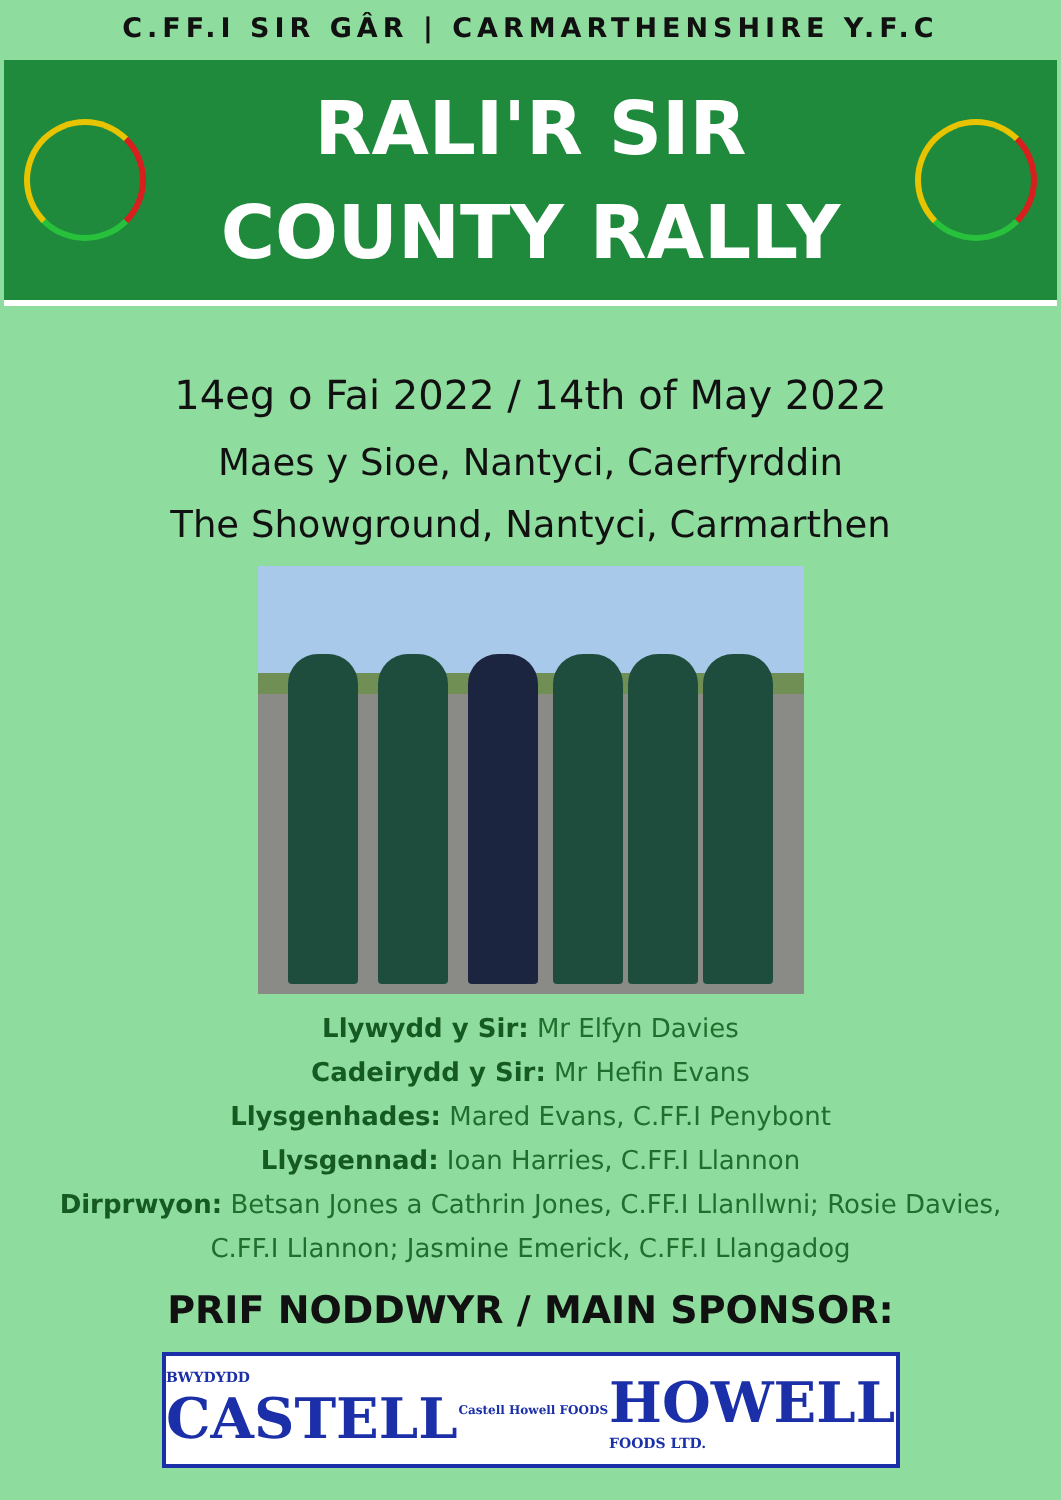C.FF.I SIR GÂR | CARMARTHENSHIRE Y.F.C
RALI'R SIR
COUNTY RALLY
14eg o Fai 2022 / 14th of May 2022
Maes y Sioe, Nantyci, Caerfyrddin
The Showground, Nantyci, Carmarthen
Llywydd y Sir: Mr Elfyn Davies
Cadeirydd y Sir: Mr Hefin Evans
Llysgenhades: Mared Evans, C.FF.I Penybont
Llysgennad: Ioan Harries, C.FF.I Llannon
Dirprwyon: Betsan Jones a Cathrin Jones, C.FF.I Llanllwni; Rosie Davies,
C.FF.I Llannon; Jasmine Emerick, C.FF.I Llangadog
PRIF NODDWYR / MAIN SPONSOR:
BWYDYDD
CASTELL Castell Howell FOODS HOWELL
FOODS LTD.